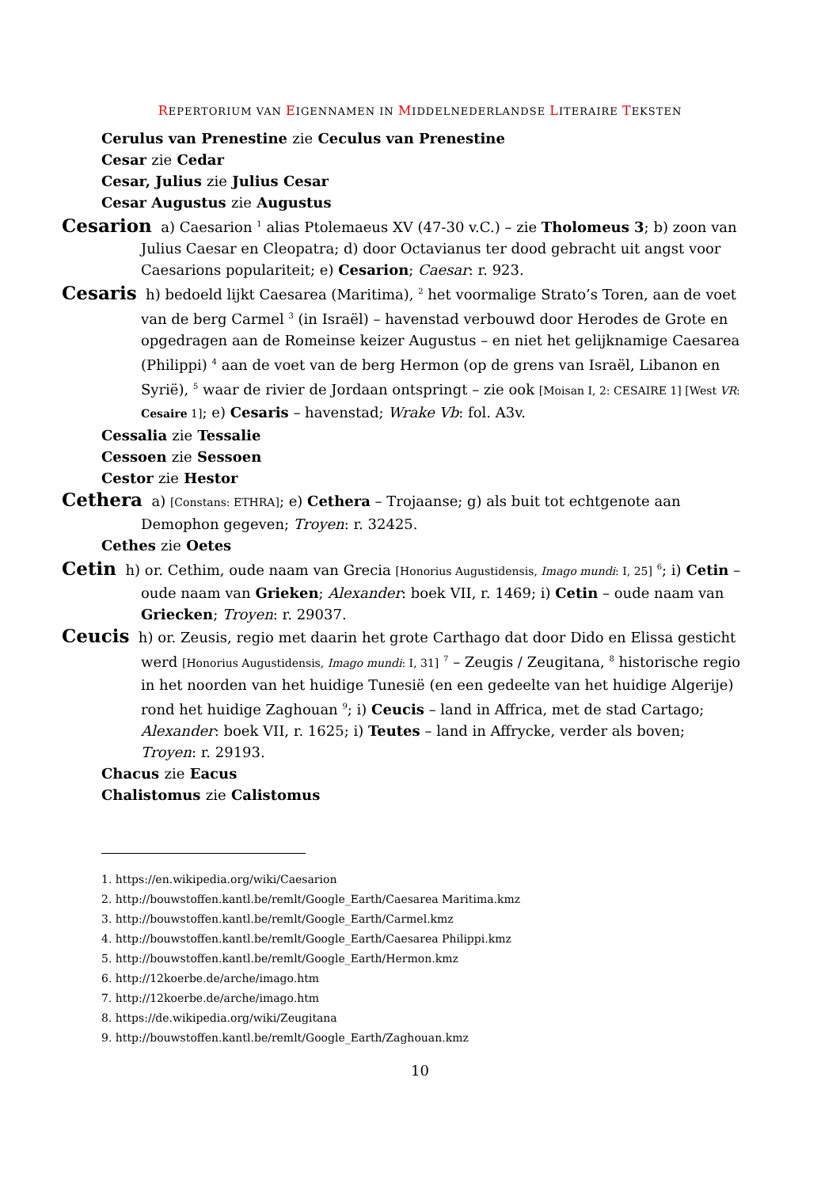REPERTORIUM VAN EIGENNAMEN IN MIDDELNEDERLANDSE LITERAIRE TEKSTEN
Cerulus van Prenestine zie Ceculus van Prenestine
Cesar zie Cedar
Cesar, Julius zie Julius Cesar
Cesar Augustus zie Augustus
Cesarion a) Caesarion <sup>1</sup> alias Ptolemaeus XV (47-30 v.C.) – zie Tholomeus 3; b) zoon van Julius Caesar en Cleopatra; d) door Octavianus ter dood gebracht uit angst voor Caesarions populariteit; e) Cesarion; Caesar: r. 923.
Cesaris h) bedoeld lijkt Caesarea (Maritima), <sup>2</sup> het voormalige Strato’s Toren, aan de voet van de berg Carmel <sup>3</sup> (in Israël) – havenstad verbouwd door Herodes de Grote en opgedragen aan de Romeinse keizer Augustus – en niet het gelijknamige Caesarea (Philippi) <sup>4</sup> aan de voet van de berg Hermon (op de grens van Israël, Libanon en Syrië), <sup>5</sup> waar de rivier de Jordaan ontspringt – zie ook [Moisan I, 2: CESAIRE 1] [West VR: Cesaire 1]; e) Cesaris – havenstad; Wrake Vb: fol. A3v.
Cessalia zie Tessalie
Cessoen zie Sessoen
Cestor zie Hestor
Cethera a) [Constans: ETHRA]; e) Cethera – Trojaanse; g) als buit tot echtgenote aan Demophon gegeven; Troyen: r. 32425.
Cethes zie Oetes
Cetin h) or. Cethim, oude naam van Grecia [Honorius Augustidensis, Imago mundi: I, 25] <sup>6</sup>; i) Cetin – oude naam van Grieken; Alexander: boek VII, r. 1469; i) Cetin – oude naam van Griecken; Troyen: r. 29037.
Ceucis h) or. Zeusis, regio met daarin het grote Carthago dat door Dido en Elissa gesticht werd [Honorius Augustidensis, Imago mundi: I, 31] <sup>7</sup> – Zeugis / Zeugitana, <sup>8</sup> historische regio in het noorden van het huidige Tunesië (en een gedeelte van het huidige Algerije) rond het huidige Zaghouan <sup>9</sup>; i) Ceucis – land in Affrica, met de stad Cartago; Alexander: boek VII, r. 1625; i) Teutes – land in Affrycke, verder als boven; Troyen: r. 29193.
Chacus zie Eacus
Chalistomus zie Calistomus
1. https://en.wikipedia.org/wiki/Caesarion
2. http://bouwstoffen.kantl.be/remlt/Google_Earth/Caesarea Maritima.kmz
3. http://bouwstoffen.kantl.be/remlt/Google_Earth/Carmel.kmz
4. http://bouwstoffen.kantl.be/remlt/Google_Earth/Caesarea Philippi.kmz
5. http://bouwstoffen.kantl.be/remlt/Google_Earth/Hermon.kmz
6. http://12koerbe.de/arche/imago.htm
7. http://12koerbe.de/arche/imago.htm
8. https://de.wikipedia.org/wiki/Zeugitana
9. http://bouwstoffen.kantl.be/remlt/Google_Earth/Zaghouan.kmz
10